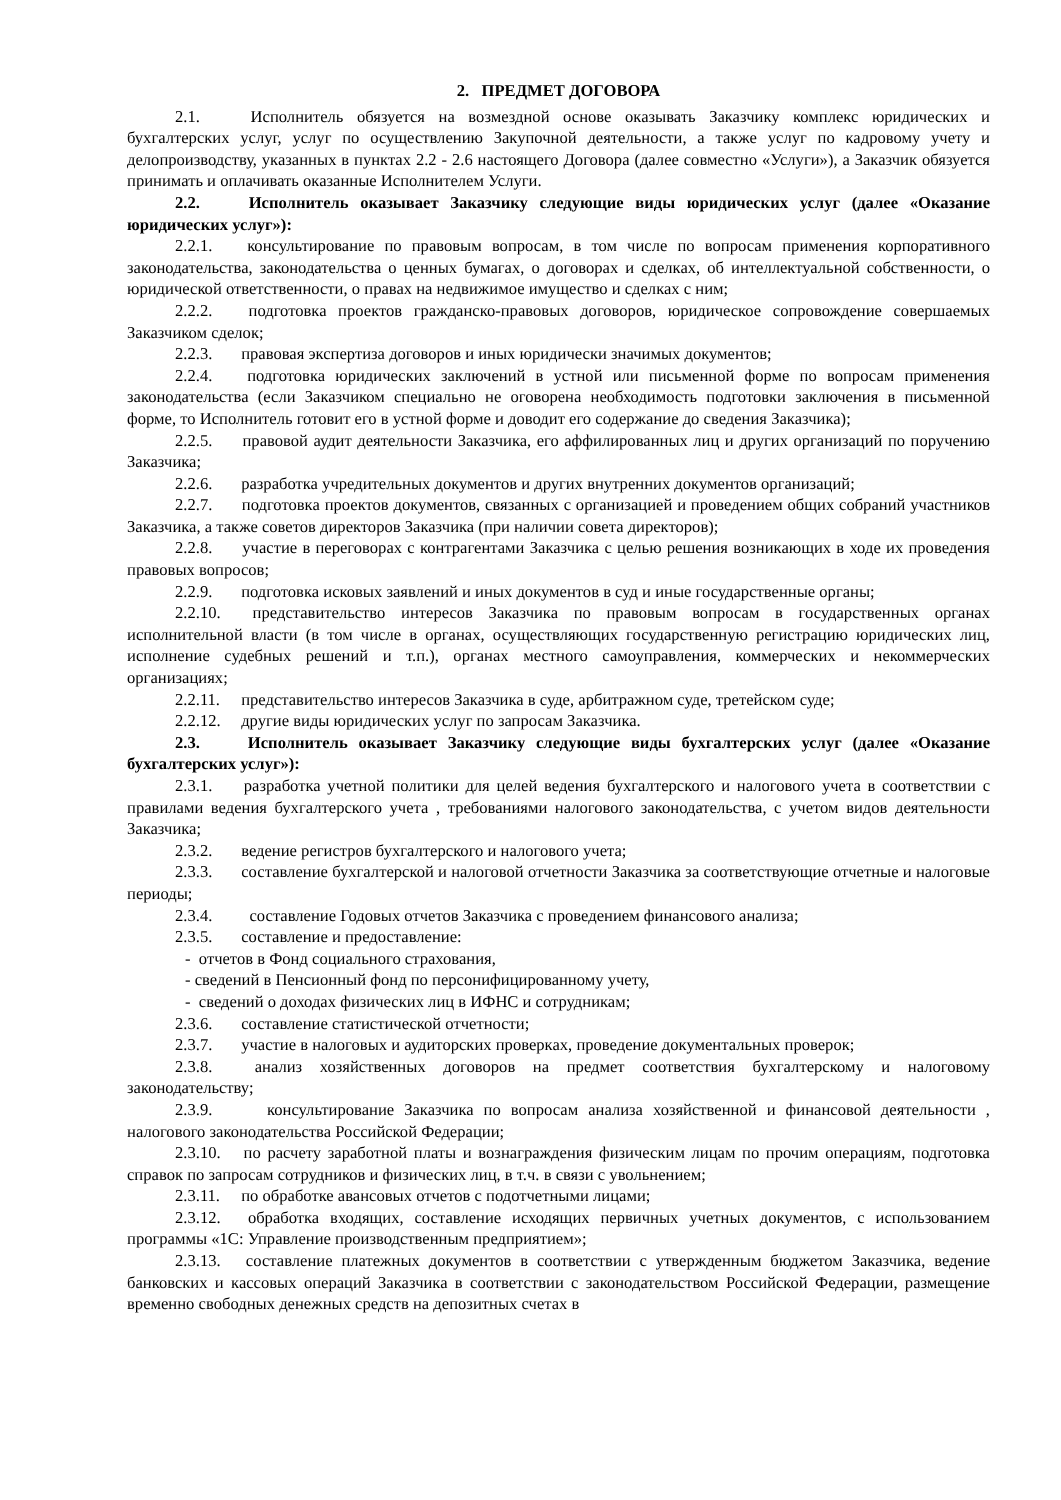2. ПРЕДМЕТ ДОГОВОРА
2.1. Исполнитель обязуется на возмездной основе оказывать Заказчику комплекс юридических и бухгалтерских услуг, услуг по осуществлению Закупочной деятельности, а также услуг по кадровому учету и делопроизводству, указанных в пунктах 2.2 - 2.6 настоящего Договора (далее совместно «Услуги»), а Заказчик обязуется принимать и оплачивать оказанные Исполнителем Услуги.
2.2. Исполнитель оказывает Заказчику следующие виды юридических услуг (далее «Оказание юридических услуг»):
2.2.1. консультирование по правовым вопросам, в том числе по вопросам применения корпоративного законодательства, законодательства о ценных бумагах, о договорах и сделках, об интеллектуальной собственности, о юридической ответственности, о правах на недвижимое имущество и сделках с ним;
2.2.2. подготовка проектов гражданско-правовых договоров, юридическое сопровождение совершаемых Заказчиком сделок;
2.2.3. правовая экспертиза договоров и иных юридически значимых документов;
2.2.4. подготовка юридических заключений в устной или письменной форме по вопросам применения законодательства (если Заказчиком специально не оговорена необходимость подготовки заключения в письменной форме, то Исполнитель готовит его в устной форме и доводит его содержание до сведения Заказчика);
2.2.5. правовой аудит деятельности Заказчика, его аффилированных лиц и других организаций по поручению Заказчика;
2.2.6. разработка учредительных документов и других внутренних документов организаций;
2.2.7. подготовка проектов документов, связанных с организацией и проведением общих собраний участников Заказчика, а также советов директоров Заказчика (при наличии совета директоров);
2.2.8. участие в переговорах с контрагентами Заказчика с целью решения возникающих в ходе их проведения правовых вопросов;
2.2.9. подготовка исковых заявлений и иных документов в суд и иные государственные органы;
2.2.10. представительство интересов Заказчика по правовым вопросам в государственных органах исполнительной власти (в том числе в органах, осуществляющих государственную регистрацию юридических лиц, исполнение судебных решений и т.п.), органах местного самоуправления, коммерческих и некоммерческих организациях;
2.2.11. представительство интересов Заказчика в суде, арбитражном суде, третейском суде;
2.2.12. другие виды юридических услуг по запросам Заказчика.
2.3. Исполнитель оказывает Заказчику следующие виды бухгалтерских услуг (далее «Оказание бухгалтерских услуг»):
2.3.1. разработка учетной политики для целей ведения бухгалтерского и налогового учета в соответствии с правилами ведения бухгалтерского учета , требованиями налогового законодательства, с учетом видов деятельности Заказчика;
2.3.2. ведение регистров бухгалтерского и налогового учета;
2.3.3. составление бухгалтерской и налоговой отчетности Заказчика за соответствующие отчетные и налоговые периоды;
2.3.4. составление Годовых отчетов Заказчика с проведением финансового анализа;
2.3.5. составление и предоставление:
- отчетов в Фонд социального страхования,
- сведений в Пенсионный фонд по персонифицированному учету,
- сведений о доходах физических лиц в ИФНС и сотрудникам;
2.3.6. составление статистической отчетности;
2.3.7. участие в налоговых и аудиторских проверках, проведение документальных проверок;
2.3.8. анализ хозяйственных договоров на предмет соответствия бухгалтерскому и налоговому законодательству;
2.3.9. консультирование Заказчика по вопросам анализа хозяйственной и финансовой деятельности , налогового законодательства Российской Федерации;
2.3.10. по расчету заработной платы и вознаграждения физическим лицам по прочим операциям, подготовка справок по запросам сотрудников и физических лиц, в т.ч. в связи с увольнением;
2.3.11. по обработке авансовых отчетов с подотчетными лицами;
2.3.12. обработка входящих, составление исходящих первичных учетных документов, с использованием программы «1С: Управление производственным предприятием»;
2.3.13. составление платежных документов в соответствии с утвержденным бюджетом Заказчика, ведение банковских и кассовых операций Заказчика в соответствии с законодательством Российской Федерации, размещение временно свободных денежных средств на депозитных счетах в